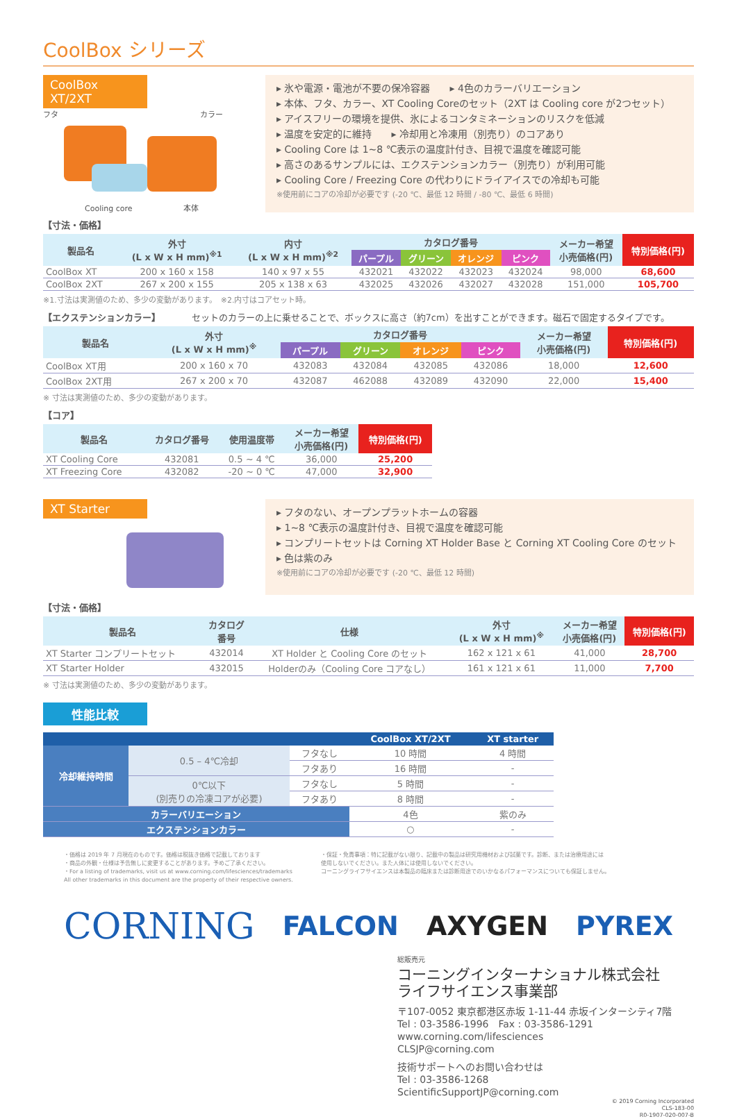CoolBox シリーズ
CoolBox XT/2XT
フタ カラー
Cooling core 本体
▸ 氷や電源・電池が不要の保冷容器　　▸ 4色のカラーバリエーション
▸ 本体、フタ、カラー、XT Cooling Coreのセット（2XT は Cooling core が2つセット）
▸ アイスフリーの環境を提供、氷によるコンタミネーションのリスクを低減
▸ 温度を安定的に維持　　▸ 冷却用と冷凍用（別売り）のコアあり
▸ Cooling Core は 1~8 ℃表示の温度計付き、目視で温度を確認可能
▸ 高さのあるサンプルには、エクステンションカラー（別売り）が利用可能
▸ Cooling Core / Freezing Core の代わりにドライアイスでの冷却も可能
※使用前にコアの冷却が必要です (-20 ℃、最低 12 時間 / -80 ℃、最低 6 時間)
【寸法・価格】
| 製品名 | 外寸 (L x W x H mm)<sup>※1</sup> | 内寸 (L x W x H mm)<sup>※2</sup> | カタログ番号 | | | | メーカー希望 小売価格(円) | 特別価格(円) |
| --- | --- | --- | --- | --- | --- | --- | --- | --- |
| | | | パープル | グリーン | オレンジ | ピンク | | |
| CoolBox XT | 200 x 160 x 158 | 140 x 97 x 55 | 432021 | 432022 | 432023 | 432024 | 98,000 | 68,600 |
| CoolBox 2XT | 267 x 200 x 155 | 205 x 138 x 63 | 432025 | 432026 | 432027 | 432028 | 151,000 | 105,700 |
※1.寸法は実測値のため、多少の変動があります。　※2.内寸はコアセット時。
【エクステンションカラー】 セットのカラーの上に乗せることで、ボックスに高さ（約7cm）を出すことができます。磁石で固定するタイプです。
| 製品名 | 外寸 (L x W x H mm)<sup>※</sup> | カタログ番号 | | | | メーカー希望 小売価格(円) | 特別価格(円) |
| --- | --- | --- | --- | --- | --- | --- | --- |
| | | パープル | グリーン | オレンジ | ピンク | | |
| CoolBox XT用 | 200 x 160 x 70 | 432083 | 432084 | 432085 | 432086 | 18,000 | 12,600 |
| CoolBox 2XT用 | 267 x 200 x 70 | 432087 | 462088 | 432089 | 432090 | 22,000 | 15,400 |
※ 寸法は実測値のため、多少の変動があります。
【コア】
| 製品名 | カタログ番号 | 使用温度帯 | メーカー希望 小売価格(円) | 特別価格(円) |
| --- | --- | --- | --- | --- |
| XT Cooling Core | 432081 | 0.5 ~ 4 ℃ | 36,000 | 25,200 |
| XT Freezing Core | 432082 | -20 ~ 0 ℃ | 47,000 | 32,900 |
XT Starter
▸ フタのない、オープンプラットホームの容器
▸ 1~8 ℃表示の温度計付き、目視で温度を確認可能
▸ コンプリートセットは Corning XT Holder Base と Corning XT Cooling Core のセット
▸ 色は紫のみ
※使用前にコアの冷却が必要です (-20 ℃、最低 12 時間)
【寸法・価格】
| 製品名 | カタログ 番号 | 仕様 | 外寸 (L x W x H mm)<sup>※</sup> | メーカー希望 小売価格(円) | 特別価格(円) |
| --- | --- | --- | --- | --- | --- |
| XT Starter コンプリートセット | 432014 | XT Holder と Cooling Core のセット | 162 x 121 x 61 | 41,000 | 28,700 |
| XT Starter Holder | 432015 | Holderのみ（Cooling Core コアなし） | 161 x 121 x 61 | 11,000 | 7,700 |
※ 寸法は実測値のため、多少の変動があります。
性能比較
| | | | CoolBox XT/2XT | XT starter |
| --- | --- | --- | --- | --- |
| 冷却維持時間 | 0.5 – 4℃冷却 | フタなし | 10 時間 | 4 時間 |
| | | フタあり | 16 時間 | - |
| | 0℃以下 (別売りの冷凍コアが必要) | フタなし | 5 時間 | - |
| | | フタあり | 8 時間 | - |
| カラーバリエーション | | | 4色 | 紫のみ |
| エクステンションカラー | | | ○ | - |
・価格は 2019 年 7 月現在のものです。価格は税抜き価格で記載しております
・商品の外観・仕様は予告無しに変更することがあります。予めご了承ください。
・For a listing of trademarks, visit us at www.corning.com/lifesciences/trademarks
All other trademarks in this document are the property of their respective owners.
・保証・免責事項：特に記載がない限り、記載中の製品は研究用機材および試薬です。診断、または治療用途には
使用しないでください。また人体には使用しないでください。
コーニングライフサイエンスは本製品の臨床または診断用途でのいかなるパフォーマンスについても保証しません。
CORNING FALCON AXYGEN PYREX
総販売元
コーニングインターナショナル株式会社
ライフサイエンス事業部
〒107-0052 東京都港区赤坂 1-11-44 赤坂インターシティ7階
Tel : 03-3586-1996　Fax : 03-3586-1291
www.corning.com/lifesciences
CLSJP@corning.com
技術サポートへのお問い合わせは
Tel : 03-3586-1268
ScientificSupportJP@corning.com
© 2019 Corning Incorporated
CLS-183-00
R0-1907-020-007-B